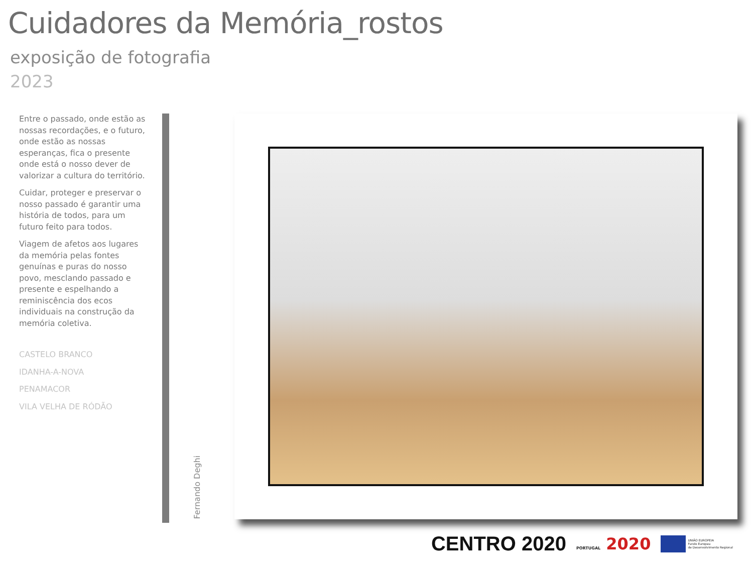Cuidadores da Memória_rostos
exposição de fotografia
2023
Entre o passado, onde estão as nossas recordações, e o futuro, onde estão as nossas esperanças, fica o presente onde está o nosso dever de valorizar a cultura do território.
Cuidar, proteger e preservar o nosso passado é garantir uma história de todos, para um futuro feito para todos.
Viagem de afetos aos lugares da memória pelas fontes genuínas e puras do nosso povo, mesclando passado e presente e espelhando a reminiscência dos ecos individuais na construção da memória coletiva.
CASTELO BRANCO
IDANHA-A-NOVA
PENAMACOR
VILA VELHA DE RÓDÃO
Fernando Deghi
CENTRO 2020 PORTUGAL 2020 UNIÃO EUROPEIA
Fundo Europeu
de Desenvolvimento Regional